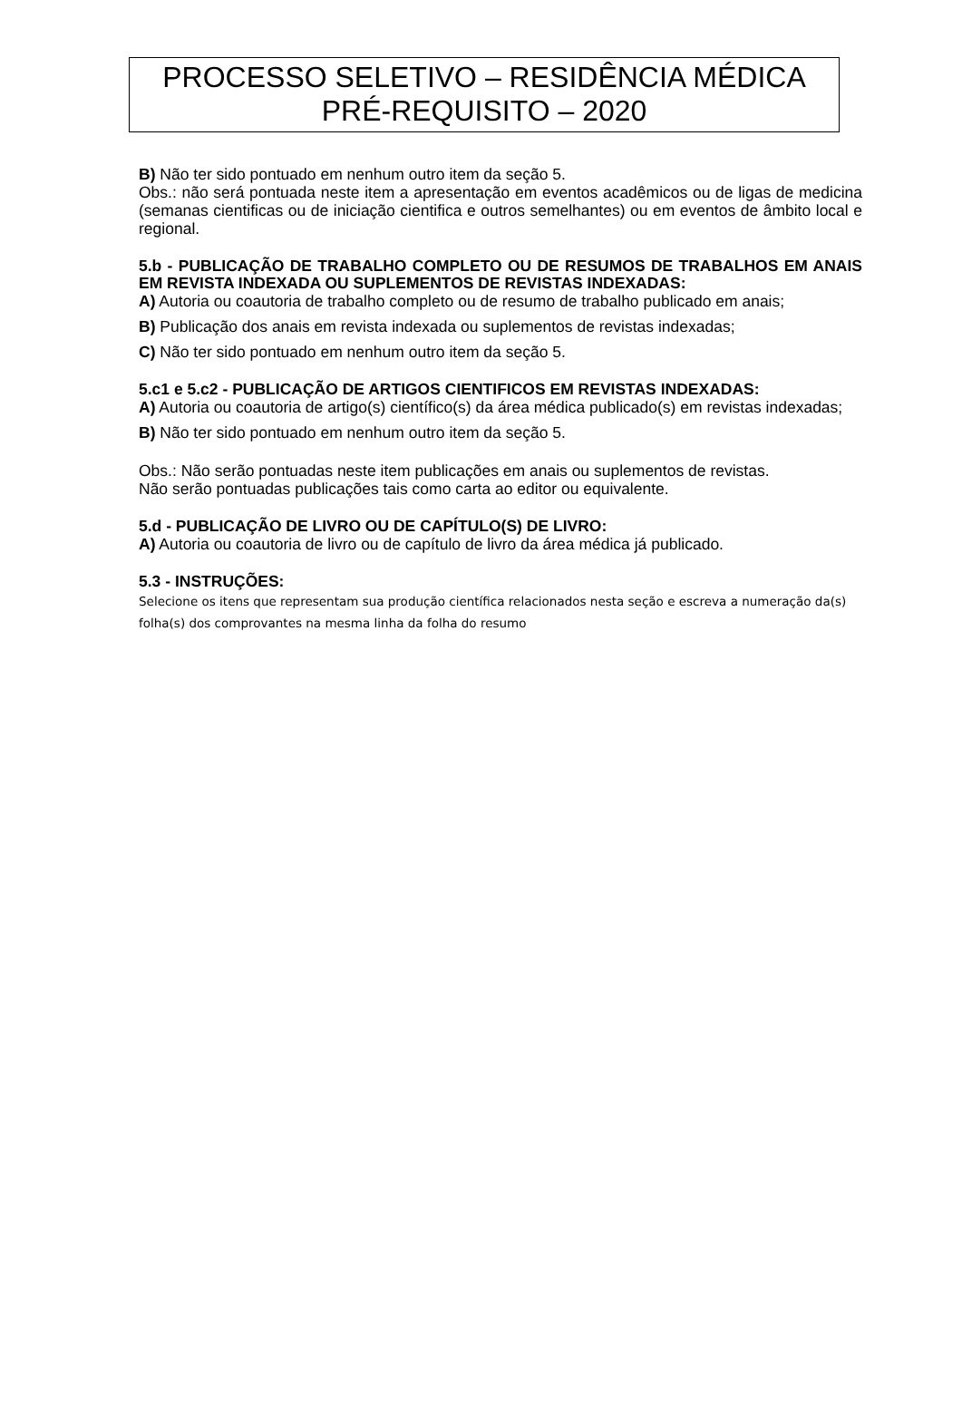PROCESSO SELETIVO – RESIDÊNCIA MÉDICA
PRÉ-REQUISITO – 2020
B) Não ter sido pontuado em nenhum outro item da seção 5.
Obs.: não será pontuada neste item a apresentação em eventos acadêmicos ou de ligas de medicina (semanas cientificas ou de iniciação cientifica e outros semelhantes) ou em eventos de âmbito local e regional.
5.b - PUBLICAÇÃO DE TRABALHO COMPLETO OU DE RESUMOS DE TRABALHOS EM ANAIS EM REVISTA INDEXADA OU SUPLEMENTOS DE REVISTAS INDEXADAS:
A) Autoria ou coautoria de trabalho completo ou de resumo de trabalho publicado em anais;
B) Publicação dos anais em revista indexada ou suplementos de revistas indexadas;
C) Não ter sido pontuado em nenhum outro item da seção 5.
5.c1 e 5.c2 - PUBLICAÇÃO DE ARTIGOS CIENTIFICOS EM REVISTAS INDEXADAS:
A) Autoria ou coautoria de artigo(s) científico(s) da área médica publicado(s) em revistas indexadas;
B) Não ter sido pontuado em nenhum outro item da seção 5.
Obs.: Não serão pontuadas neste item publicações em anais ou suplementos de revistas.
Não serão pontuadas publicações tais como carta ao editor ou equivalente.
5.d - PUBLICAÇÃO DE LIVRO OU DE CAPÍTULO(S) DE LIVRO:
A) Autoria ou coautoria de livro ou de capítulo de livro da área médica já publicado.
5.3 - INSTRUÇÕES:
Selecione os itens que representam sua produção científica relacionados nesta seção e escreva a numeração da(s) folha(s) dos comprovantes na mesma linha da folha do resumo